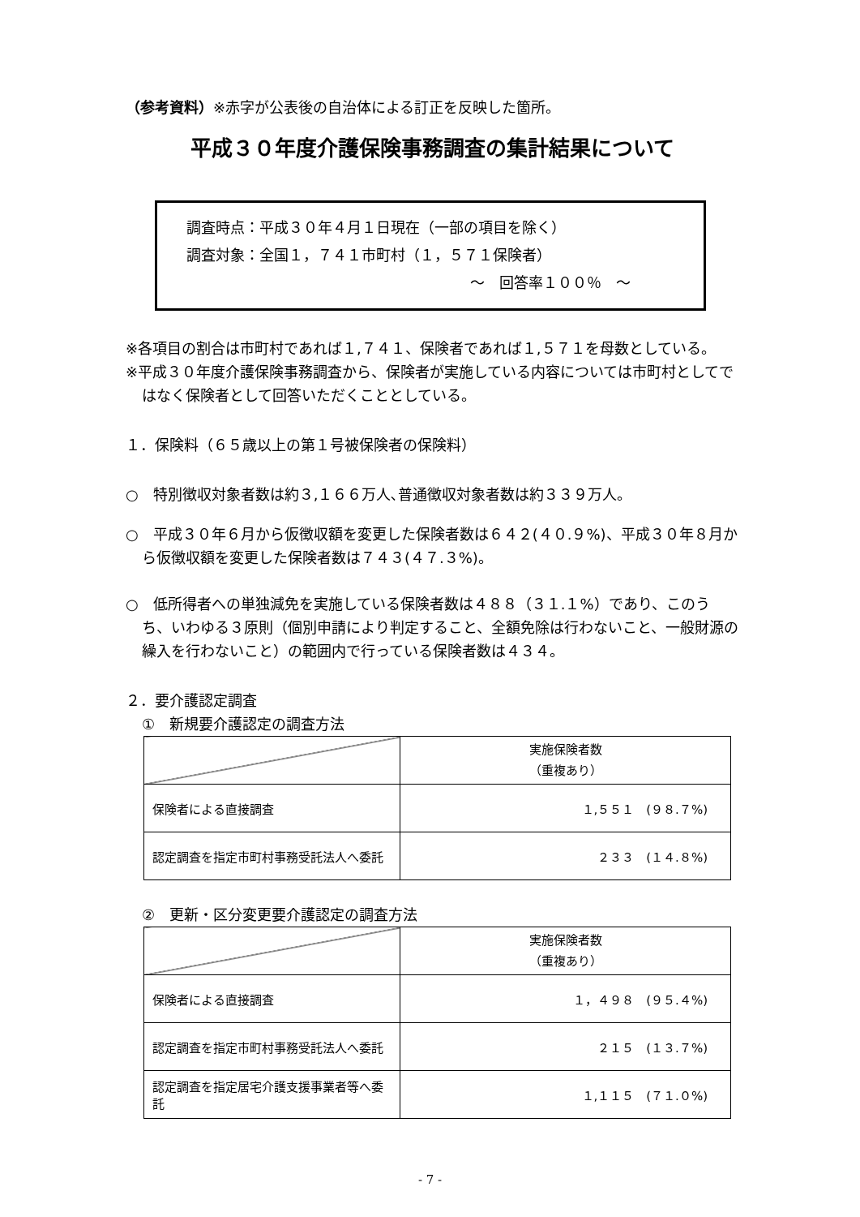（参考資料）※赤字が公表後の自治体による訂正を反映した箇所。
平成３０年度介護保険事務調査の集計結果について
調査時点：平成３０年４月１日現在（一部の項目を除く）
調査対象：全国１，７４１市町村（１，５７１保険者）
～　回答率１００％　～
※各項目の割合は市町村であれば１,７４１、保険者であれば１,５７１を母数としている。
※平成３０年度介護保険事務調査から、保険者が実施している内容については市町村としてではなく保険者として回答いただくこととしている。
１．保険料（６５歳以上の第１号被保険者の保険料）
○　特別徴収対象者数は約３,１６６万人､普通徴収対象者数は約３３９万人。
○　平成３０年６月から仮徴収額を変更した保険者数は６４２(４０.９%)、平成３０年８月から仮徴収額を変更した保険者数は７４３(４７.３%)。
○　低所得者への単独減免を実施している保険者数は４８８（３１.１%）であり、このうち、いわゆる３原則（個別申請により判定すること、全額免除は行わないこと、一般財源の繰入を行わないこと）の範囲内で行っている保険者数は４３４。
２．要介護認定調査
①　新規要介護認定の調査方法
| | 実施保険者数 （重複あり） |
| 保険者による直接調査 | １,５５１ (９８.７%) |
| 認定調査を指定市町村事務受託法人へ委託 | ２３３ (１４.８%) |
②　更新・区分変更要介護認定の調査方法
| | 実施保険者数 （重複あり） |
| 保険者による直接調査 | １，４９８ (９５.４%) |
| 認定調査を指定市町村事務受託法人へ委託 | ２１５ (１３.７%) |
| 認定調査を指定居宅介護支援事業者等へ委託 | １,１１５ (７１.０%) |
- 7 -